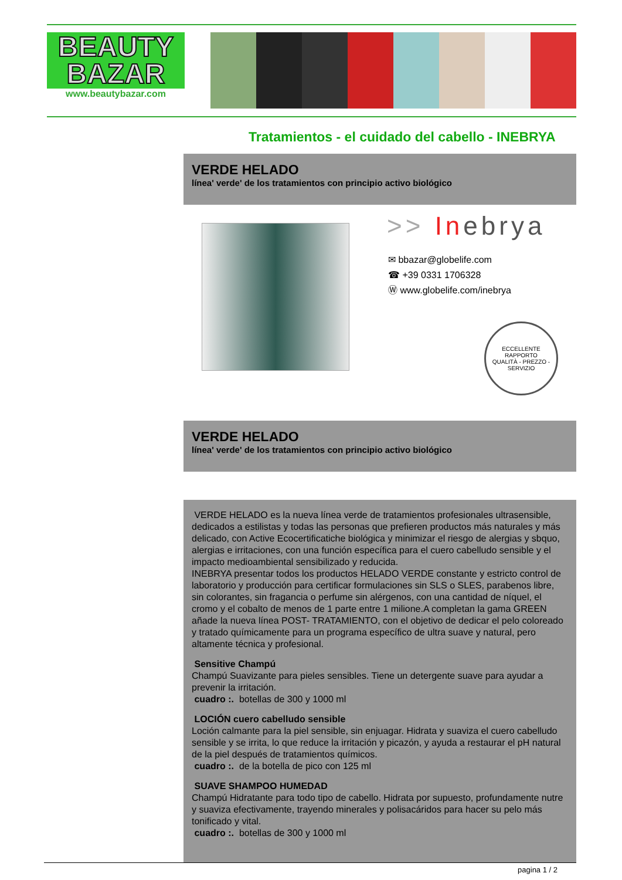BEAUTY
BAZAR
www.beautybazar.com
Tratamientos - el cuidado del cabello - INEBRYA
VERDE HELADO
línea' verde' de los tratamientos con principio activo biológico
>> Inebrya
✉ bbazar@globelife.com
☎ +39 0331 1706328
Ⓦ www.globelife.com/inebrya
ECCELLENTE RAPPORTO
QUALITÀ - PREZZO - SERVIZIO
VERDE HELADO
línea' verde' de los tratamientos con principio activo biológico
VERDE HELADO es la nueva línea verde de tratamientos profesionales ultrasensible, dedicados a estilistas y todas las personas que prefieren productos más naturales y más delicado, con Active Ecocertificatiche biológica y minimizar el riesgo de alergias y sbquo, alergias e irritaciones, con una función específica para el cuero cabelludo sensible y el impacto medioambiental sensibilizado y reducida.
INEBRYA presentar todos los productos HELADO VERDE constante y estricto control de laboratorio y producción para certificar formulaciones sin SLS o SLES, parabenos libre, sin colorantes, sin fragancia o perfume sin alérgenos, con una cantidad de níquel, el cromo y el cobalto de menos de 1 parte entre 1 milione.A completan la gama GREEN añade la nueva línea POST- TRATAMIENTO, con el objetivo de dedicar el pelo coloreado y tratado químicamente para un programa específico de ultra suave y natural, pero altamente técnica y profesional.
Sensitive Champú
Champú Suavizante para pieles sensibles. Tiene un detergente suave para ayudar a prevenir la irritación.
cuadro :. botellas de 300 y 1000 ml
LOCIÓN cuero cabelludo sensible
Loción calmante para la piel sensible, sin enjuagar. Hidrata y suaviza el cuero cabelludo sensible y se irrita, lo que reduce la irritación y picazón, y ayuda a restaurar el pH natural de la piel después de tratamientos químicos.
cuadro :. de la botella de pico con 125 ml
SUAVE SHAMPOO HUMEDAD
Champú Hidratante para todo tipo de cabello. Hidrata por supuesto, profundamente nutre y suaviza efectivamente, trayendo minerales y polisacáridos para hacer su pelo más tonificado y vital.
cuadro :. botellas de 300 y 1000 ml
pagina 1 / 2